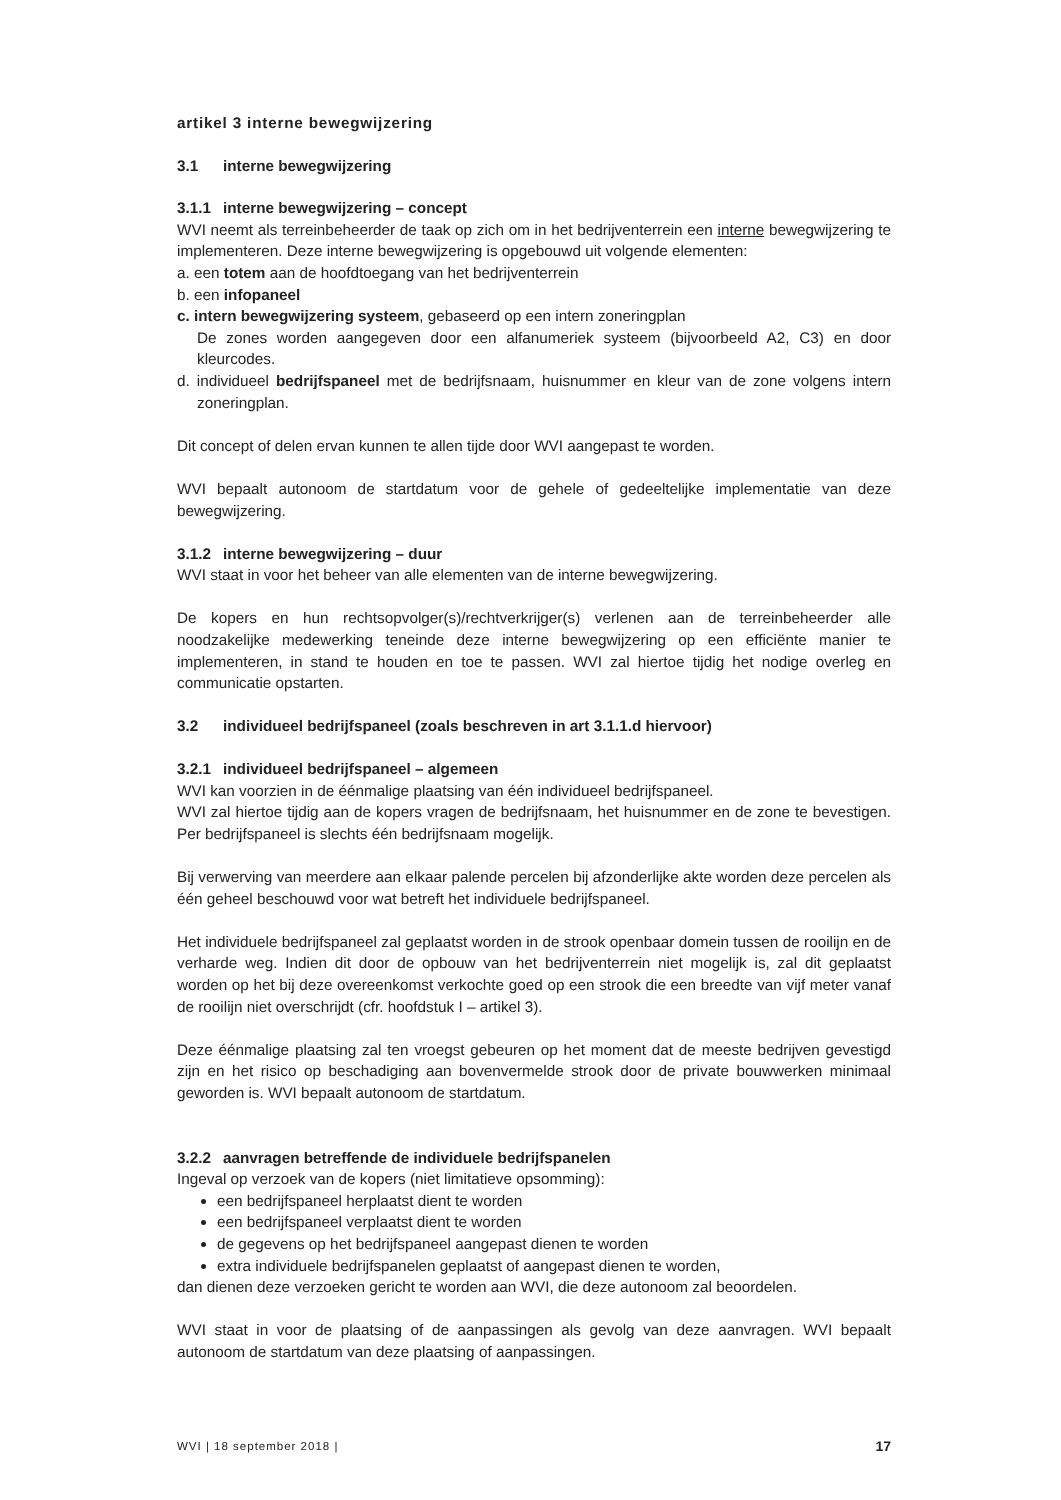artikel 3 interne bewegwijzering
3.1 interne bewegwijzering
3.1.1 interne bewegwijzering – concept
WVI neemt als terreinbeheerder de taak op zich om in het bedrijventerrein een interne bewegwijzering te implementeren. Deze interne bewegwijzering is opgebouwd uit volgende elementen:
a. een totem aan de hoofdtoegang van het bedrijventerrein
b. een infopaneel
c. intern bewegwijzering systeem, gebaseerd op een intern zoneringplan
De zones worden aangegeven door een alfanumeriek systeem (bijvoorbeeld A2, C3) en door kleurcodes.
d. individueel bedrijfspaneel met de bedrijfsnaam, huisnummer en kleur van de zone volgens intern zoneringplan.
Dit concept of delen ervan kunnen te allen tijde door WVI aangepast te worden.
WVI bepaalt autonoom de startdatum voor de gehele of gedeeltelijke implementatie van deze bewegwijzering.
3.1.2 interne bewegwijzering – duur
WVI staat in voor het beheer van alle elementen van de interne bewegwijzering.
De kopers en hun rechtsopvolger(s)/rechtverkrijger(s) verlenen aan de terreinbeheerder alle noodzakelijke medewerking teneinde deze interne bewegwijzering op een efficiënte manier te implementeren, in stand te houden en toe te passen. WVI zal hiertoe tijdig het nodige overleg en communicatie opstarten.
3.2 individueel bedrijfspaneel (zoals beschreven in art 3.1.1.d hiervoor)
3.2.1 individueel bedrijfspaneel – algemeen
WVI kan voorzien in de éénmalige plaatsing van één individueel bedrijfspaneel.
WVI zal hiertoe tijdig aan de kopers vragen de bedrijfsnaam, het huisnummer en de zone te bevestigen. Per bedrijfspaneel is slechts één bedrijfsnaam mogelijk.
Bij verwerving van meerdere aan elkaar palende percelen bij afzonderlijke akte worden deze percelen als één geheel beschouwd voor wat betreft het individuele bedrijfspaneel.
Het individuele bedrijfspaneel zal geplaatst worden in de strook openbaar domein tussen de rooilijn en de verharde weg. Indien dit door de opbouw van het bedrijventerrein niet mogelijk is, zal dit geplaatst worden op het bij deze overeenkomst verkochte goed op een strook die een breedte van vijf meter vanaf de rooilijn niet overschrijdt (cfr. hoofdstuk I – artikel 3).
Deze éénmalige plaatsing zal ten vroegst gebeuren op het moment dat de meeste bedrijven gevestigd zijn en het risico op beschadiging aan bovenvermelde strook door de private bouwwerken minimaal geworden is. WVI bepaalt autonoom de startdatum.
3.2.2 aanvragen betreffende de individuele bedrijfspanelen
Ingeval op verzoek van de kopers (niet limitatieve opsomming):
een bedrijfspaneel herplaatst dient te worden
een bedrijfspaneel verplaatst dient te worden
de gegevens op het bedrijfspaneel aangepast dienen te worden
extra individuele bedrijfspanelen geplaatst of aangepast dienen te worden,
dan dienen deze verzoeken gericht te worden aan WVI, die deze autonoom zal beoordelen.
WVI staat in voor de plaatsing of de aanpassingen als gevolg van deze aanvragen. WVI bepaalt autonoom de startdatum van deze plaatsing of aanpassingen.
WVI | 18 september 2018 | 17